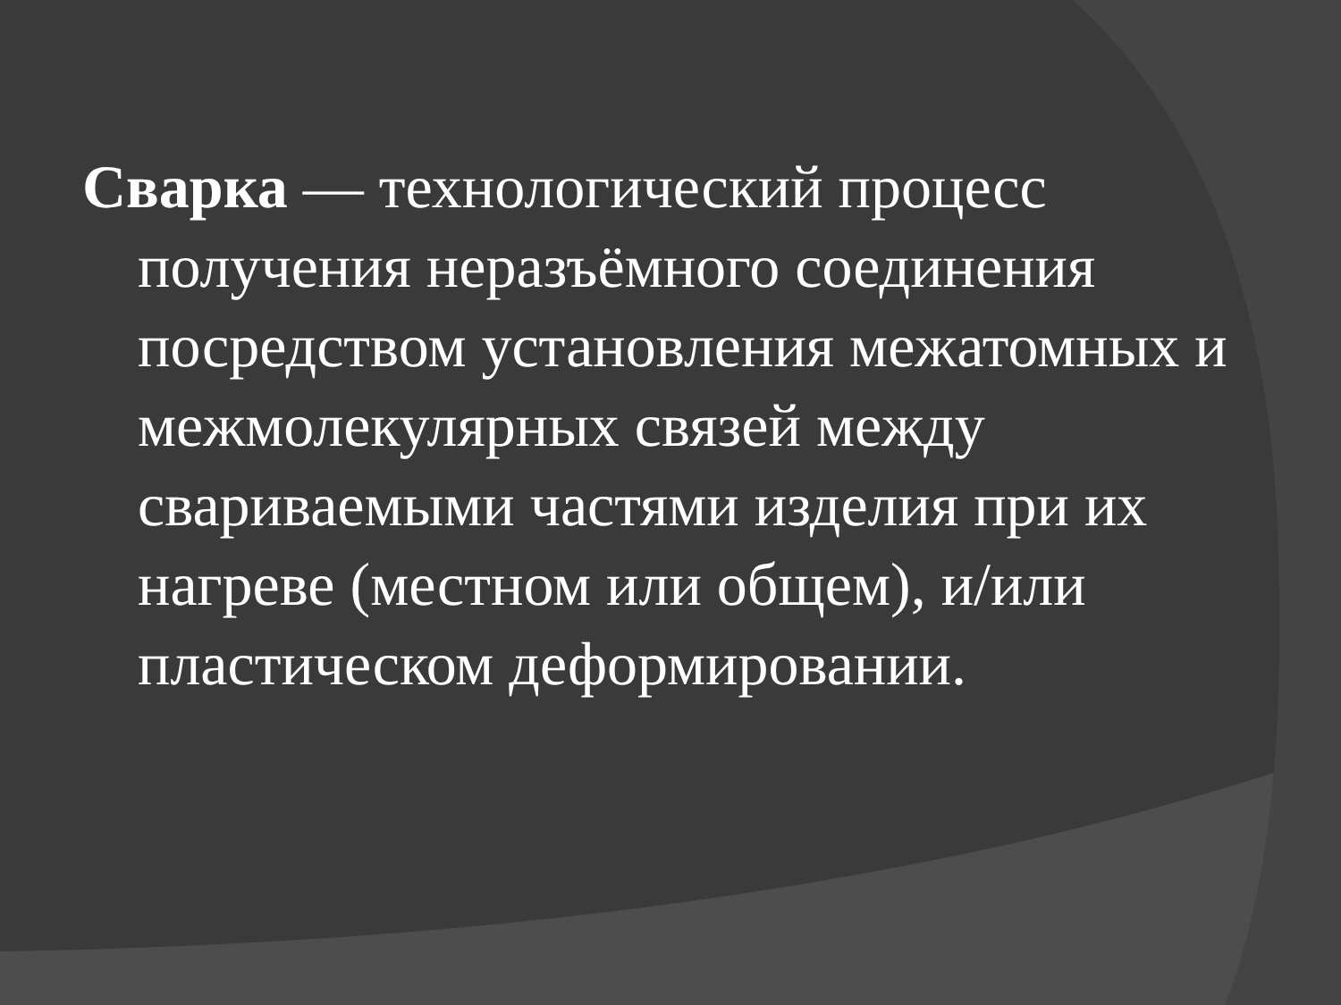Сварка — технологический процесс получения неразъёмного соединения посредством установления межатомных и межмолекулярных связей между свариваемыми частями изделия при их нагреве (местном или общем), и/или пластическом деформировании.